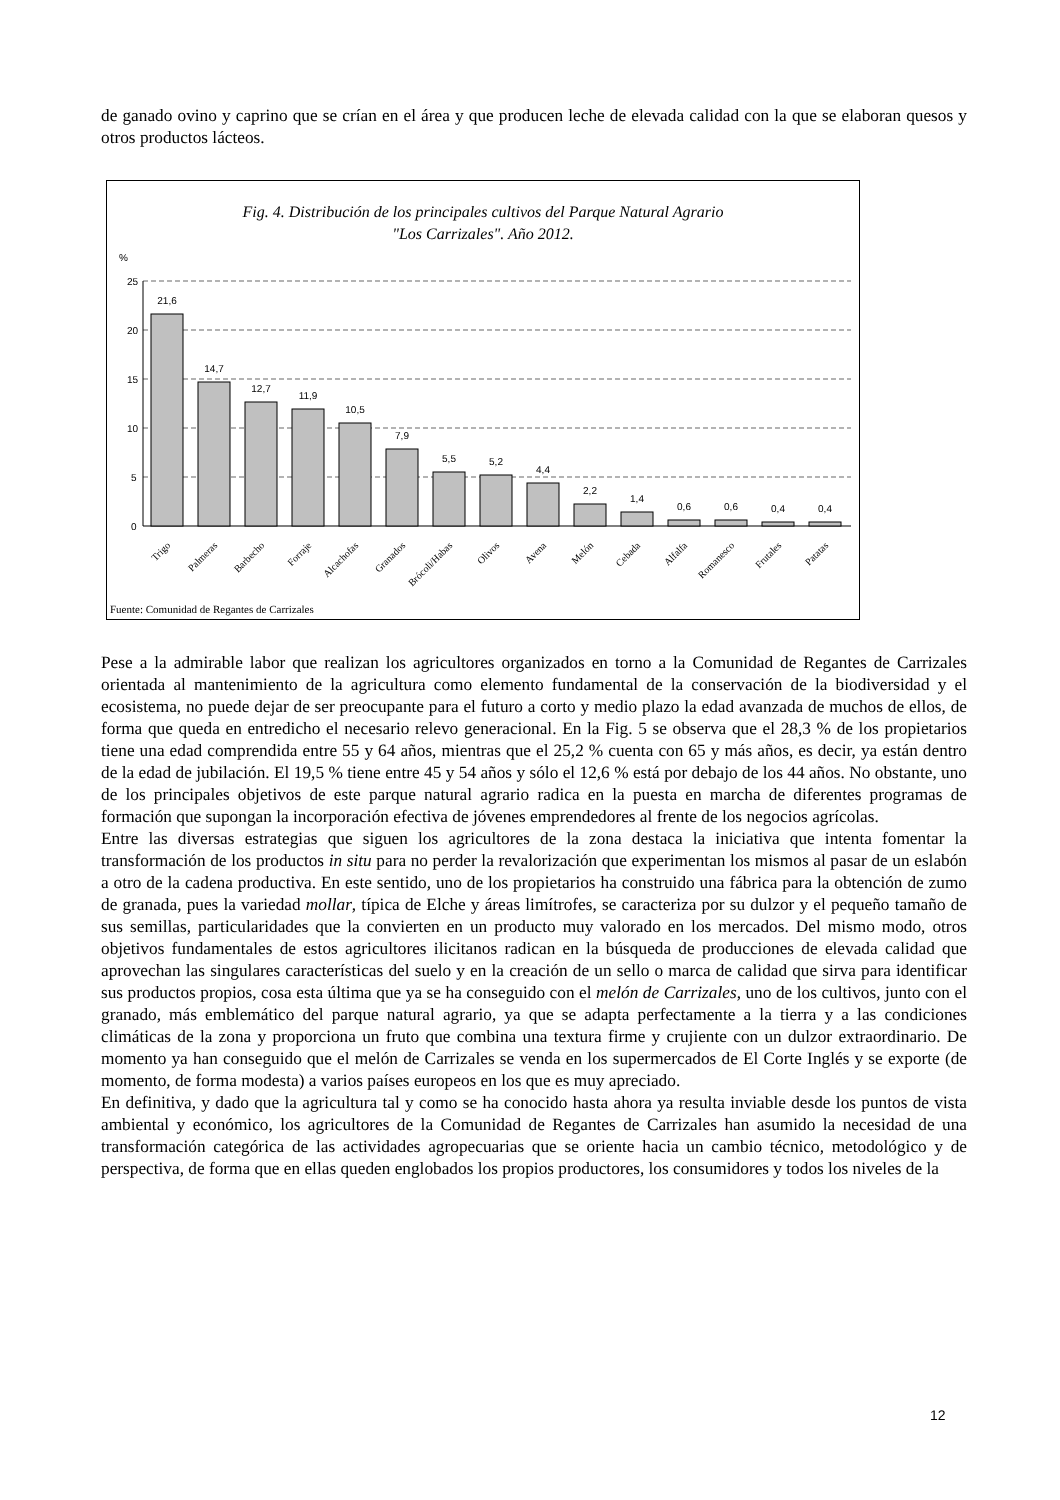de ganado ovino y caprino que se crían en el área y que producen leche de elevada calidad con la que se elaboran quesos y otros productos lácteos.
Fig. 4. Distribución de los principales cultivos del Parque Natural Agrario
"Los Carrizales". Año 2012.
%
25
20
15
10
5
0
21,6
14,7
12,7
11,9
10,5
7,9
5,5
5,2
4,4
2,2
1,4
0,6
0,6
0,4
0,4
Trigo
Palmeras
Barbecho
Forraje
Alcachofas
Granados
Brócoli/Habas
Olivos
Avena
Melón
Cebada
Alfalfa
Romanesco
Frutales
Patatas
Fuente: Comunidad de Regantes de Carrizales
Pese a la admirable labor que realizan los agricultores organizados en torno a la Comunidad de Regantes de Carrizales orientada al mantenimiento de la agricultura como elemento fundamental de la conservación de la biodiversidad y el ecosistema, no puede dejar de ser preocupante para el futuro a corto y medio plazo la edad avanzada de muchos de ellos, de forma que queda en entredicho el necesario relevo generacional. En la Fig. 5 se observa que el 28,3 % de los propietarios tiene una edad comprendida entre 55 y 64 años, mientras que el 25,2 % cuenta con 65 y más años, es decir, ya están dentro de la edad de jubilación. El 19,5 % tiene entre 45 y 54 años y sólo el 12,6 % está por debajo de los 44 años. No obstante, uno de los principales objetivos de este parque natural agrario radica en la puesta en marcha de diferentes programas de formación que supongan la incorporación efectiva de jóvenes emprendedores al frente de los negocios agrícolas.
Entre las diversas estrategias que siguen los agricultores de la zona destaca la iniciativa que intenta fomentar la transformación de los productos in situ para no perder la revalorización que experimentan los mismos al pasar de un eslabón a otro de la cadena productiva. En este sentido, uno de los propietarios ha construido una fábrica para la obtención de zumo de granada, pues la variedad mollar, típica de Elche y áreas limítrofes, se caracteriza por su dulzor y el pequeño tamaño de sus semillas, particularidades que la convierten en un producto muy valorado en los mercados. Del mismo modo, otros objetivos fundamentales de estos agricultores ilicitanos radican en la búsqueda de producciones de elevada calidad que aprovechan las singulares características del suelo y en la creación de un sello o marca de calidad que sirva para identificar sus productos propios, cosa esta última que ya se ha conseguido con el melón de Carrizales, uno de los cultivos, junto con el granado, más emblemático del parque natural agrario, ya que se adapta perfectamente a la tierra y a las condiciones climáticas de la zona y proporciona un fruto que combina una textura firme y crujiente con un dulzor extraordinario. De momento ya han conseguido que el melón de Carrizales se venda en los supermercados de El Corte Inglés y se exporte (de momento, de forma modesta) a varios países europeos en los que es muy apreciado.
En definitiva, y dado que la agricultura tal y como se ha conocido hasta ahora ya resulta inviable desde los puntos de vista ambiental y económico, los agricultores de la Comunidad de Regantes de Carrizales han asumido la necesidad de una transformación categórica de las actividades agropecuarias que se oriente hacia un cambio técnico, metodológico y de perspectiva, de forma que en ellas queden englobados los propios productores, los consumidores y todos los niveles de la
12